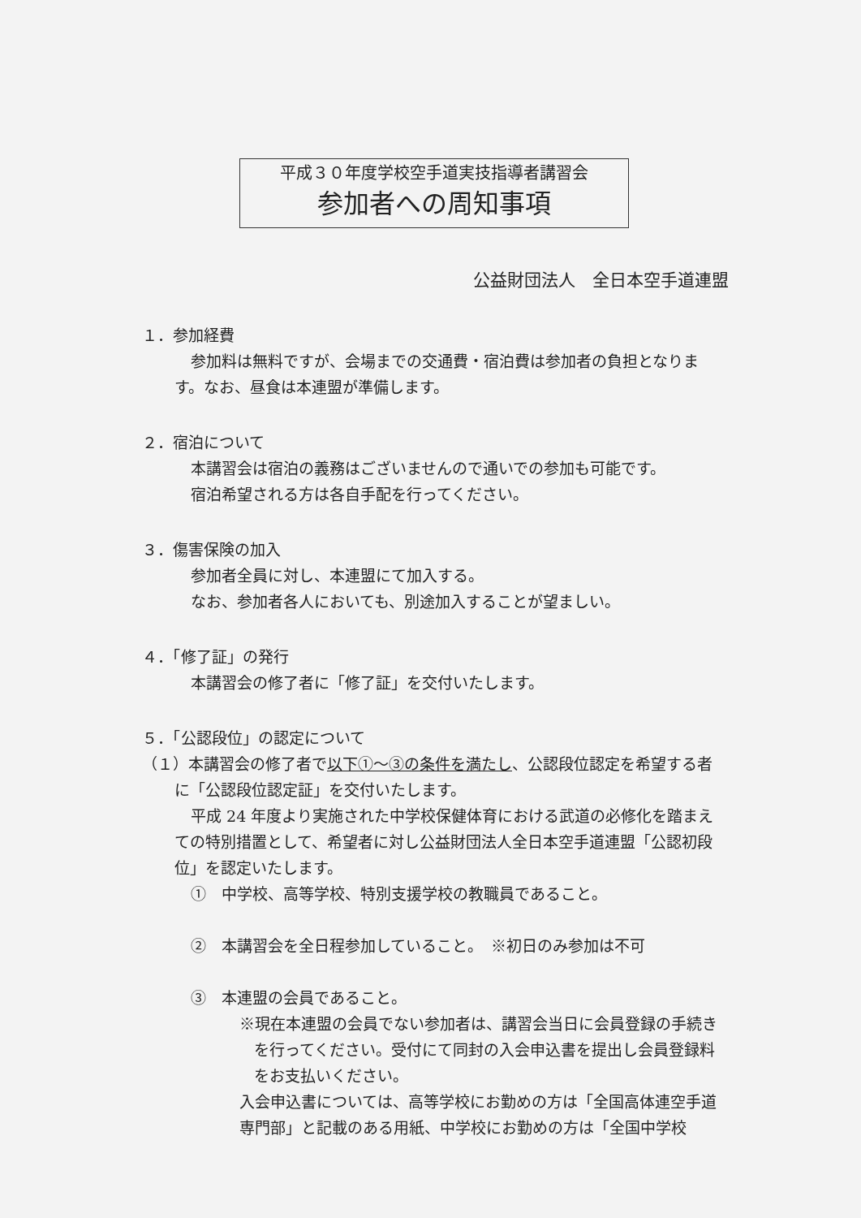平成３０年度学校空手道実技指導者講習会
参加者への周知事項
公益財団法人　全日本空手道連盟
１．参加経費
参加料は無料ですが、会場までの交通費・宿泊費は参加者の負担となります。なお、昼食は本連盟が準備します。
２．宿泊について
本講習会は宿泊の義務はございませんので通いでの参加も可能です。
宿泊希望される方は各自手配を行ってください。
３．傷害保険の加入
参加者全員に対し、本連盟にて加入する。
なお、参加者各人においても、別途加入することが望ましい。
４．「修了証」の発行
本講習会の修了者に「修了証」を交付いたします。
５．「公認段位」の認定について
（１）本講習会の修了者で以下①～③の条件を満たし、公認段位認定を希望する者に「公認段位認定証」を交付いたします。
平成 24 年度より実施された中学校保健体育における武道の必修化を踏まえての特別措置として、希望者に対し公益財団法人全日本空手道連盟「公認初段位」を認定いたします。
①　中学校、高等学校、特別支援学校の教職員であること。
②　本講習会を全日程参加していること。　※初日のみ参加は不可
③　本連盟の会員であること。
※現在本連盟の会員でない参加者は、講習会当日に会員登録の手続きを行ってください。受付にて同封の入会申込書を提出し会員登録料をお支払いください。
入会申込書については、高等学校にお勤めの方は「全国高体連空手道専門部」と記載のある用紙、中学校にお勤めの方は「全国中学校